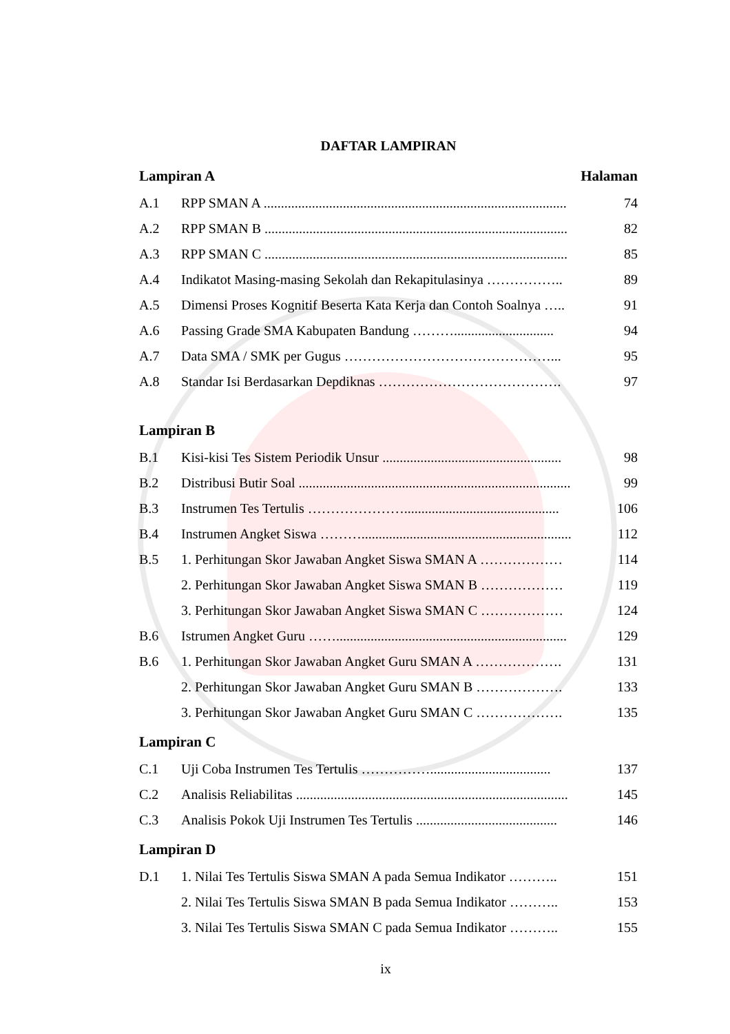DAFTAR LAMPIRAN
Lampiran A Halaman
A.1 RPP SMAN A ........................................................................................ 74
A.2 RPP SMAN B ........................................................................................ 82
A.3 RPP SMAN C ........................................................................................ 85
A.4 Indikatot Masing-masing Sekolah dan Rekapitulasinya …………….. 89
A.5 Dimensi Proses Kognitif Beserta Kata Kerja dan Contoh Soalnya ….. 91
A.6 Passing Grade SMA Kabupaten Bandung ………............................. 94
A.7 Data SMA / SMK per Gugus ………………………………………... 95
A.8 Standar Isi Berdasarkan Depdiknas …………………………………. 97
Lampiran B
B.1 Kisi-kisi Tes Sistem Periodik Unsur .................................................... 98
B.2 Distribusi Butir Soal ............................................................................... 99
B.3 Instrumen Tes Tertulis …………………............................................. 106
B.4 Instrumen Angket Siswa ………............................................................. 112
B.5 1. Perhitungan Skor Jawaban Angket Siswa SMAN A ……………… 114
2. Perhitungan Skor Jawaban Angket Siswa SMAN B ……………… 119
3. Perhitungan Skor Jawaban Angket Siswa SMAN C ……………… 124
B.6 Istrumen Angket Guru ……................................................................... 129
B.6 1. Perhitungan Skor Jawaban Angket Guru SMAN A ………………. 131
2. Perhitungan Skor Jawaban Angket Guru SMAN B ………………. 133
3. Perhitungan Skor Jawaban Angket Guru SMAN C ………………. 135
Lampiran C
C.1 Uji Coba Instrumen Tes Tertulis ……………................................... 137
C.2 Analisis Reliabilitas ............................................................................... 145
C.3 Analisis Pokok Uji Instrumen Tes Tertulis ......................................... 146
Lampiran D
D.1 1. Nilai Tes Tertulis Siswa SMAN A pada Semua Indikator ……….. 151
2. Nilai Tes Tertulis Siswa SMAN B pada Semua Indikator ……….. 153
3. Nilai Tes Tertulis Siswa SMAN C pada Semua Indikator ……….. 155
ix